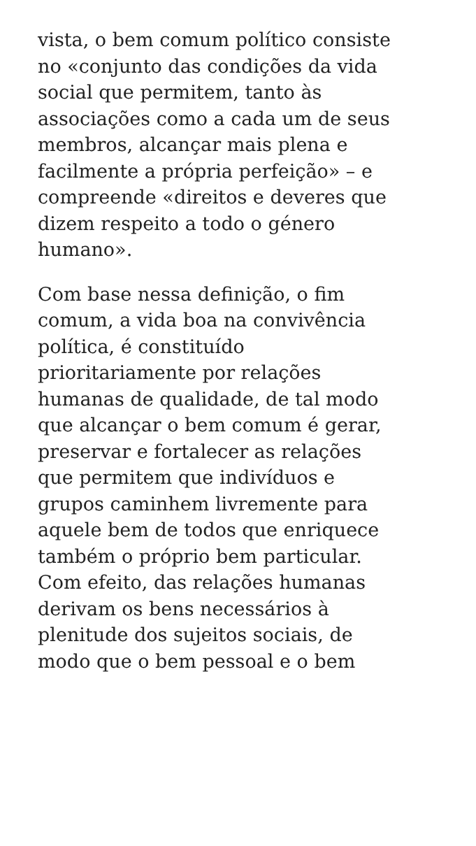vista, o bem comum político consiste
no «conjunto das condições da vida
social que permitem, tanto às
associações como a cada um de seus
membros, alcançar mais plena e
facilmente a própria perfeição» – e
compreende «direitos e deveres que
dizem respeito a todo o género
humano».
Com base nessa definição, o fim
comum, a vida boa na convivência
política, é constituído
prioritariamente por relações
humanas de qualidade, de tal modo
que alcançar o bem comum é gerar,
preservar e fortalecer as relações
que permitem que indivíduos e
grupos caminhem livremente para
aquele bem de todos que enriquece
também o próprio bem particular.
Com efeito, das relações humanas
derivam os bens necessários à
plenitude dos sujeitos sociais, de
modo que o bem pessoal e o bem